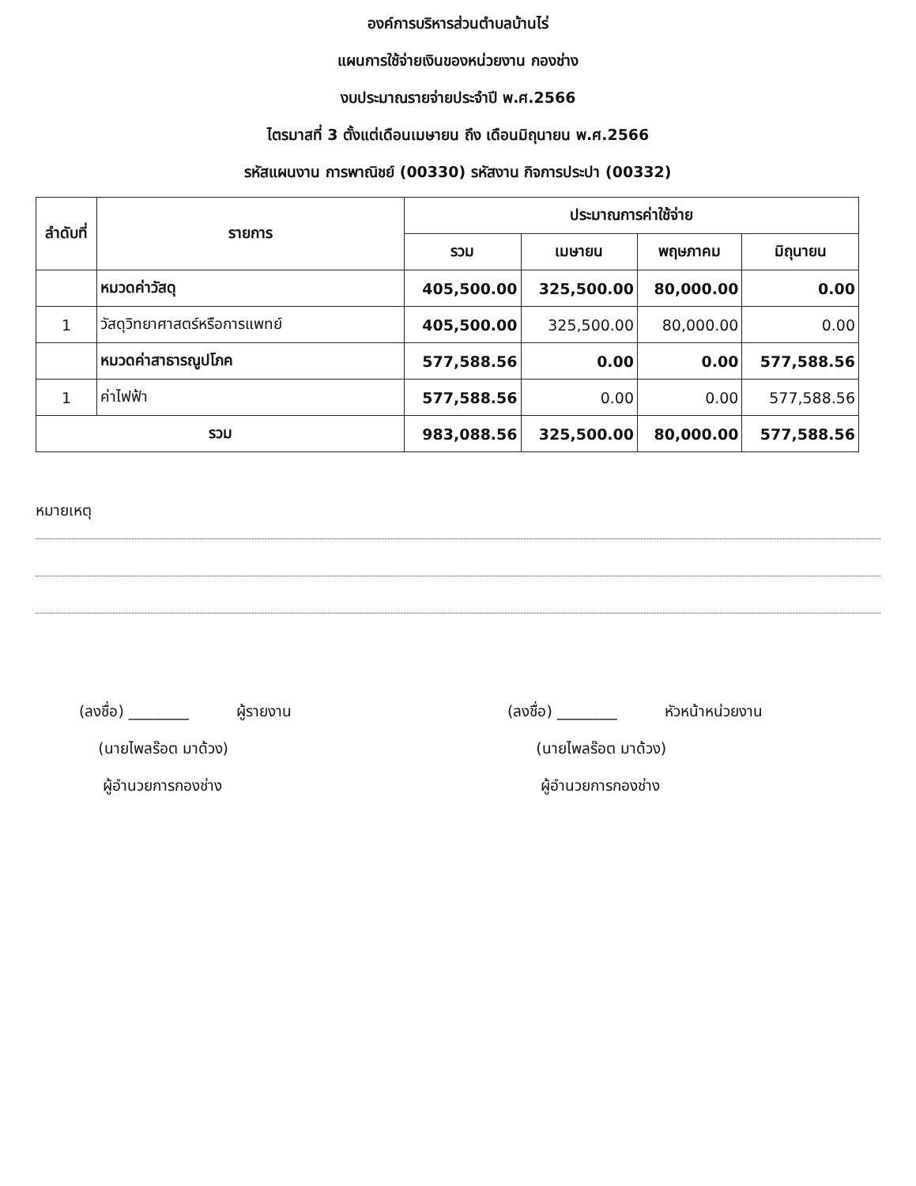องค์การบริหารส่วนตำบลบ้านไร่
แผนการใช้จ่ายเงินของหน่วยงาน กองช่าง
งบประมาณรายจ่ายประจำปี พ.ศ.2566
ไตรมาสที่ 3 ตั้งแต่เดือนเมษายน ถึง เดือนมิถุนายน พ.ศ.2566
รหัสแผนงาน การพาณิชย์ (00330) รหัสงาน กิจการประปา (00332)
| ลำดับที่ | รายการ | ประมาณการค่าใช้จ่าย | | | |
| --- | --- | --- | --- | --- | --- |
| | | รวม | เมษายน | พฤษภาคม | มิถุนายน |
| | หมวดค่าวัสดุ | 405,500.00 | 325,500.00 | 80,000.00 | 0.00 |
| 1 | วัสดุวิทยาศาสตร์หรือการแพทย์ | 405,500.00 | 325,500.00 | 80,000.00 | 0.00 |
| | หมวดค่าสาธารณูปโภค | 577,588.56 | 0.00 | 0.00 | 577,588.56 |
| 1 | ค่าไฟฟ้า | 577,588.56 | 0.00 | 0.00 | 577,588.56 |
| รวม | | 983,088.56 | 325,500.00 | 80,000.00 | 577,588.56 |
หมายเหตุ
(ลงชื่อ) ________ ผู้รายงาน
(นายไพลร๊อต มาด้วง)
ผู้อำนวยการกองช่าง
(ลงชื่อ) ________ หัวหน้าหน่วยงาน
(นายไพลร๊อต มาด้วง)
ผู้อำนวยการกองช่าง